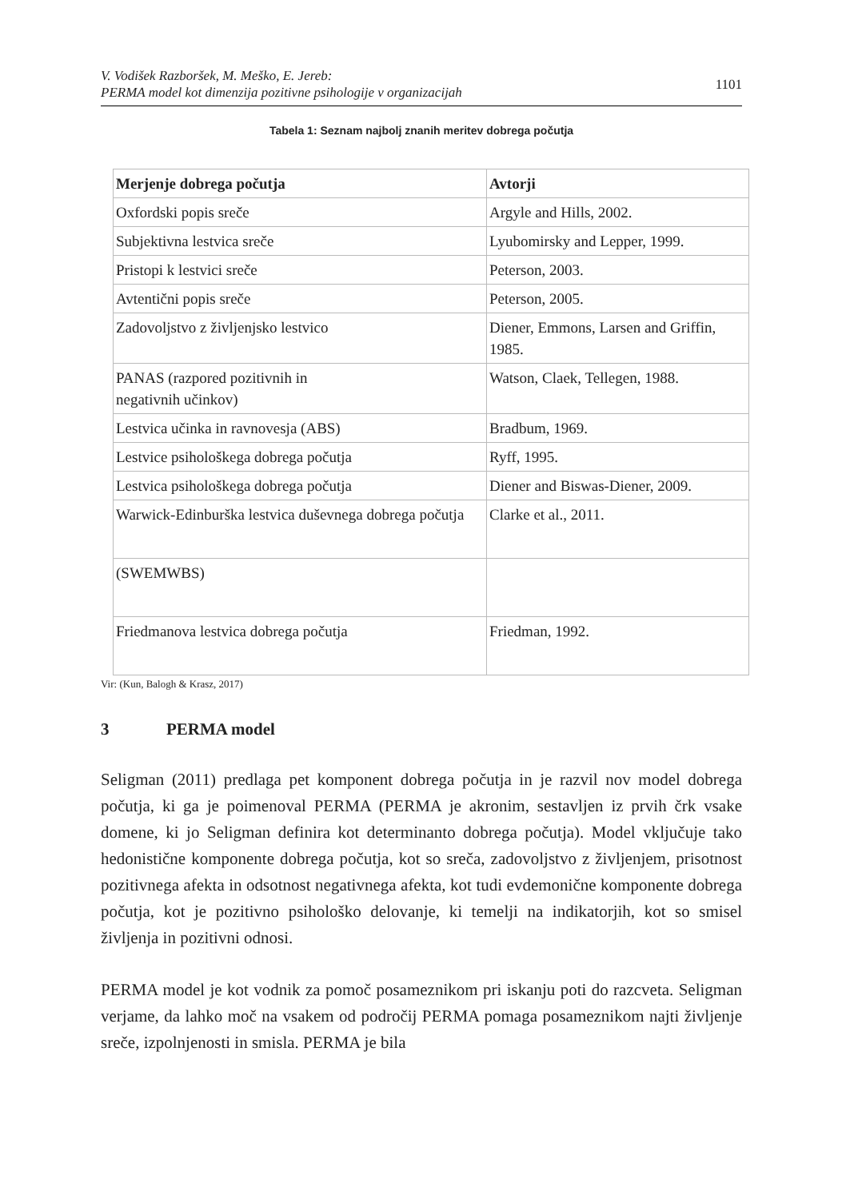V. Vodišek Razboršek, M. Meško, E. Jereb:
PERMA model kot dimenzija pozitivne psihologije v organizacijah
1101
Tabela 1: Seznam najbolj znanih meritev dobrega počutja
| Merjenje dobrega počutja | Avtorji |
| --- | --- |
| Oxfordski popis sreče | Argyle and Hills, 2002. |
| Subjektivna lestvica sreče | Lyubomirsky and Lepper, 1999. |
| Pristopi k lestvici sreče | Peterson, 2003. |
| Avtentični popis sreče | Peterson, 2005. |
| Zadovoljstvo z življenjsko lestvico | Diener, Emmons, Larsen and Griffin, 1985. |
| PANAS (razpored pozitivnih in negativnih učinkov) | Watson, Claek, Tellegen, 1988. |
| Lestvica učinka in ravnovesja (ABS) | Bradbum, 1969. |
| Lestvice psihološkega dobrega počutja | Ryff, 1995. |
| Lestvica psihološkega dobrega počutja | Diener and Biswas-Diener, 2009. |
| Warwick-Edinburška lestvica duševnega dobrega počutja | Clarke et al., 2011. |
| (SWEMWBS) | |
| Friedmanova lestvica dobrega počutja | Friedman, 1992. |
Vir: (Kun, Balogh & Krasz, 2017)
3 PERMA model
Seligman (2011) predlaga pet komponent dobrega počutja in je razvil nov model dobrega počutja, ki ga je poimenoval PERMA (PERMA je akronim, sestavljen iz prvih črk vsake domene, ki jo Seligman definira kot determinanto dobrega počutja). Model vključuje tako hedonistične komponente dobrega počutja, kot so sreča, zadovoljstvo z življenjem, prisotnost pozitivnega afekta in odsotnost negativnega afekta, kot tudi evdemonične komponente dobrega počutja, kot je pozitivno psihološko delovanje, ki temelji na indikatorjih, kot so smisel življenja in pozitivni odnosi.
PERMA model je kot vodnik za pomoč posameznikom pri iskanju poti do razcveta. Seligman verjame, da lahko moč na vsakem od področij PERMA pomaga posameznikom najti življenje sreče, izpolnjenosti in smisla. PERMA je bila